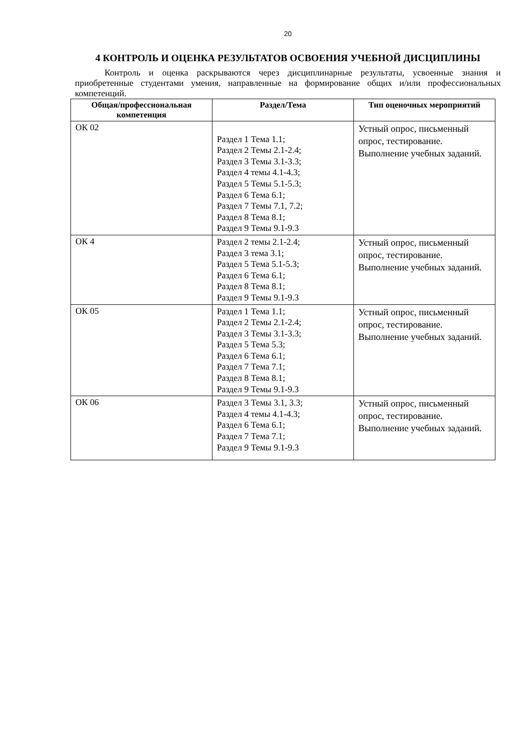20
4 КОНТРОЛЬ И ОЦЕНКА РЕЗУЛЬТАТОВ ОСВОЕНИЯ УЧЕБНОЙ ДИСЦИПЛИНЫ
Контроль и оценка раскрываются через дисциплинарные результаты, усвоенные знания и приобретенные студентами умения, направленные на формирование общих и/или профессиональных компетенций.
| Общая/профессиональная компетенция | Раздел/Тема | Тип оценочных мероприятий |
| --- | --- | --- |
| ОК 02 | Раздел 1 Тема 1.1; Раздел 2 Темы 2.1-2.4; Раздел 3 Темы 3.1-3.3; Раздел 4 темы 4.1-4.3; Раздел 5 Темы 5.1-5.3; Раздел 6 Тема 6.1; Раздел 7 Темы 7.1, 7.2; Раздел 8 Тема 8.1; Раздел 9 Темы 9.1-9.3 | Устный опрос, письменный опрос, тестирование. Выполнение учебных заданий. |
| ОК 4 | Раздел 2 темы 2.1-2.4; Раздел 3 тема 3.1; Раздел 5 Тема 5.1-5.3; Раздел 6 Тема 6.1; Раздел 8 Тема 8.1; Раздел 9 Темы 9.1-9.3 | Устный опрос, письменный опрос, тестирование. Выполнение учебных заданий. |
| ОК 05 | Раздел 1 Тема 1.1; Раздел 2 Темы 2.1-2.4; Раздел 3 Темы 3.1-3.3; Раздел 5 Тема 5.3; Раздел 6 Тема 6.1; Раздел 7 Тема 7.1; Раздел 8 Тема 8.1; Раздел 9 Темы 9.1-9.3 | Устный опрос, письменный опрос, тестирование. Выполнение учебных заданий. |
| ОК 06 | Раздел 3 Темы 3.1, 3.3; Раздел 4 темы 4.1-4.3; Раздел 6 Тема 6.1; Раздел 7 Тема 7.1; Раздел 9 Темы 9.1-9.3 | Устный опрос, письменный опрос, тестирование. Выполнение учебных заданий. |